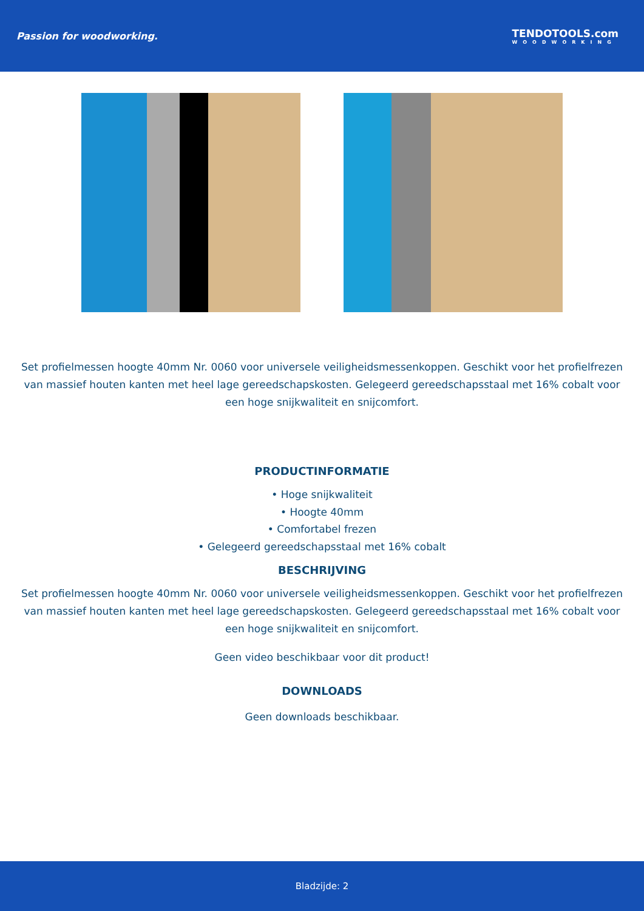Passion for woodworking. TENDOTOOLS.com
WOODWORKING
Set profielmessen hoogte 40mm Nr. 0060 voor universele veiligheidsmessenkoppen. Geschikt voor het profielfrezen van massief houten kanten met heel lage gereedschapskosten. Gelegeerd gereedschapsstaal met 16% cobalt voor een hoge snijkwaliteit en snijcomfort.
PRODUCTINFORMATIE
• Hoge snijkwaliteit
• Hoogte 40mm
• Comfortabel frezen
• Gelegeerd gereedschapsstaal met 16% cobalt
BESCHRIJVING
Set profielmessen hoogte 40mm Nr. 0060 voor universele veiligheidsmessenkoppen. Geschikt voor het profielfrezen van massief houten kanten met heel lage gereedschapskosten. Gelegeerd gereedschapsstaal met 16% cobalt voor een hoge snijkwaliteit en snijcomfort.
Geen video beschikbaar voor dit product!
DOWNLOADS
Geen downloads beschikbaar.
Bladzijde: 2